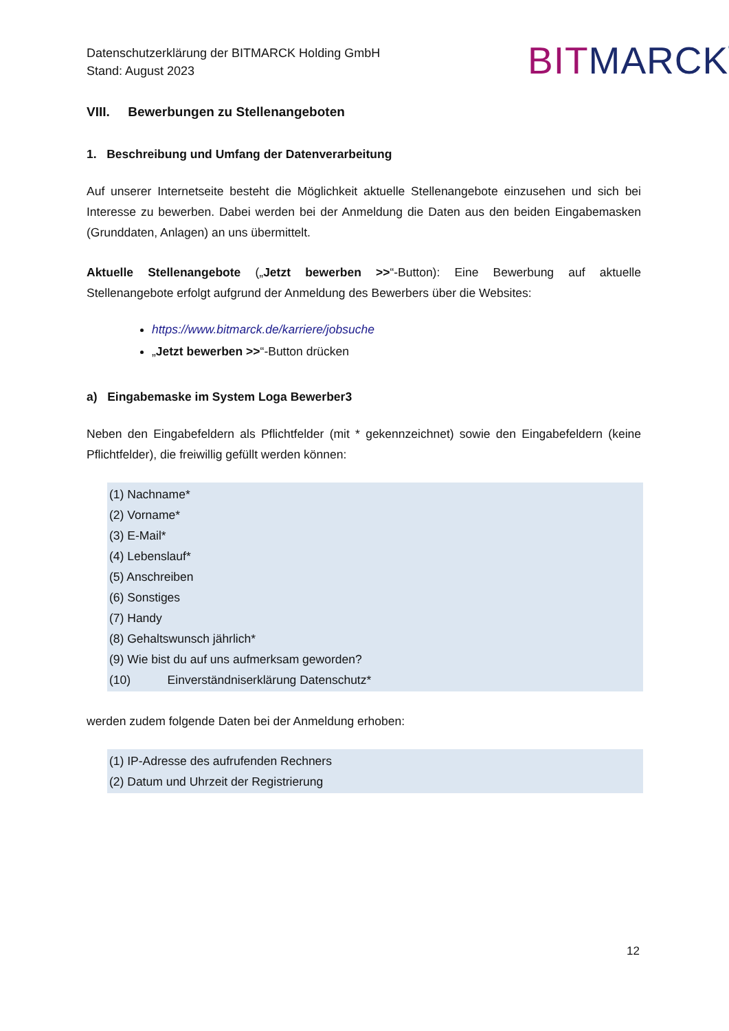Datenschutzerklärung der BITMARCK Holding GmbH
Stand: August 2023
BIT MARCK<sup>®</sup>
VIII. Bewerbungen zu Stellenangeboten
1. Beschreibung und Umfang der Datenverarbeitung
Auf unserer Internetseite besteht die Möglichkeit aktuelle Stellenangebote einzusehen und sich bei Interesse zu bewerben. Dabei werden bei der Anmeldung die Daten aus den beiden Eingabemasken (Grunddaten, Anlagen) an uns übermittelt.
Aktuelle Stellenangebote („Jetzt bewerben >>“-Button): Eine Bewerbung auf aktuelle Stellenangebote erfolgt aufgrund der Anmeldung des Bewerbers über die Websites:
https://www.bitmarck.de/karriere/jobsuche
„Jetzt bewerben >>“-Button drücken
a) Eingabemaske im System Loga Bewerber3
Neben den Eingabefeldern als Pflichtfelder (mit * gekennzeichnet) sowie den Eingabefeldern (keine Pflichtfelder), die freiwillig gefüllt werden können:
(1) Nachname*
(2) Vorname*
(3) E-Mail*
(4) Lebenslauf*
(5) Anschreiben
(6) Sonstiges
(7) Handy
(8) Gehaltswunsch jährlich*
(9) Wie bist du auf uns aufmerksam geworden?
(10) Einverständniserklärung Datenschutz*
werden zudem folgende Daten bei der Anmeldung erhoben:
(1) IP-Adresse des aufrufenden Rechners
(2) Datum und Uhrzeit der Registrierung
12